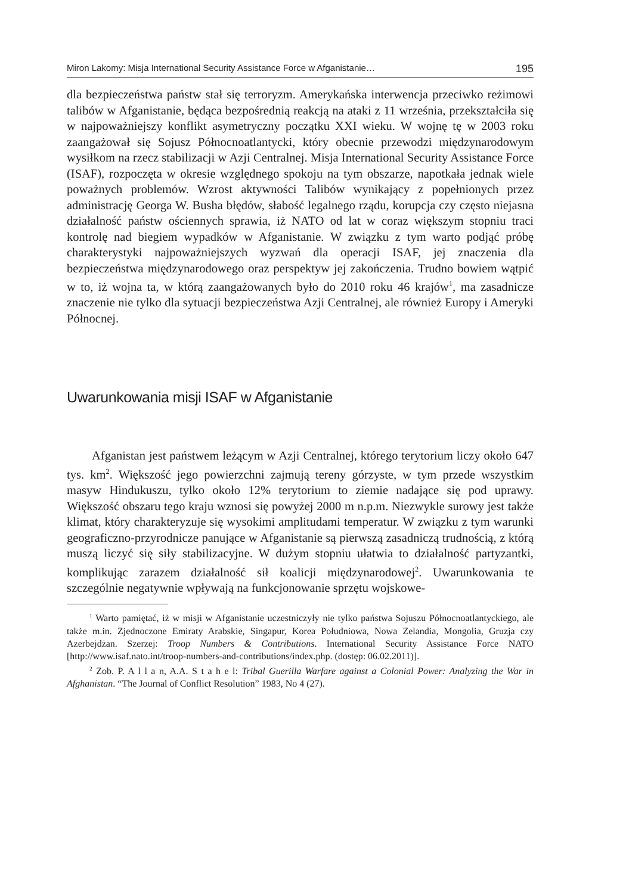Miron Lakomy: Misja International Security Assistance Force w Afganistanie… 195
dla bezpieczeństwa państw stał się terroryzm. Amerykańska interwencja przeciwko reżimowi talibów w Afganistanie, będąca bezpośrednią reakcją na ataki z 11 września, przekształciła się w najpoważniejszy konflikt asymetryczny początku XXI wieku. W wojnę tę w 2003 roku zaangażował się Sojusz Północnoatlantycki, który obecnie przewodzi międzynarodowym wysiłkom na rzecz stabilizacji w Azji Centralnej. Misja International Security Assistance Force (ISAF), rozpoczęta w okresie względnego spokoju na tym obszarze, napotkała jednak wiele poważnych problemów. Wzrost aktywności Talibów wynikający z popełnionych przez administrację Georga W. Busha błędów, słabość legalnego rządu, korupcja czy często niejasna działalność państw ościennych sprawia, iż NATO od lat w coraz większym stopniu traci kontrolę nad biegiem wypadków w Afganistanie. W związku z tym warto podjąć próbę charakterystyki najpoważniejszych wyzwań dla operacji ISAF, jej znaczenia dla bezpieczeństwa międzynarodowego oraz perspektyw jej zakończenia. Trudno bowiem wątpić w to, iż wojna ta, w którą zaangażowanych było do 2010 roku 46 krajów<sup>1</sup>, ma zasadnicze znaczenie nie tylko dla sytuacji bezpieczeństwa Azji Centralnej, ale również Europy i Ameryki Północnej.
Uwarunkowania misji ISAF w Afganistanie
Afganistan jest państwem leżącym w Azji Centralnej, którego terytorium liczy około 647 tys. km<sup>2</sup>. Większość jego powierzchni zajmują tereny górzyste, w tym przede wszystkim masyw Hindukuszu, tylko około 12% terytorium to ziemie nadające się pod uprawy. Większość obszaru tego kraju wznosi się powyżej 2000 m n.p.m. Niezwykle surowy jest także klimat, który charakteryzuje się wysokimi amplitudami temperatur. W związku z tym warunki geograficzno-przyrodnicze panujące w Afganistanie są pierwszą zasadniczą trudnością, z którą muszą liczyć się siły stabilizacyjne. W dużym stopniu ułatwia to działalność partyzantki, komplikując zarazem działalność sił koalicji międzynarodowej<sup>2</sup>. Uwarunkowania te szczególnie negatywnie wpływają na funkcjonowanie sprzętu wojskowe-
<sup>1</sup> Warto pamiętać, iż w misji w Afganistanie uczestniczyły nie tylko państwa Sojuszu Północnoatlantyckiego, ale także m.in. Zjednoczone Emiraty Arabskie, Singapur, Korea Południowa, Nowa Zelandia, Mongolia, Gruzja czy Azerbejdżan. Szerzej: Troop Numbers & Contributions. International Security Assistance Force NATO [http://www.isaf.nato.int/troop-numbers-and-contributions/index.php. (dostęp: 06.02.2011)].
<sup>2</sup> Zob. P. A l l a n, A.A. S t a h e l: Tribal Guerilla Warfare against a Colonial Power: Analyzing the War in Afghanistan. “The Journal of Conflict Resolution” 1983, No 4 (27).